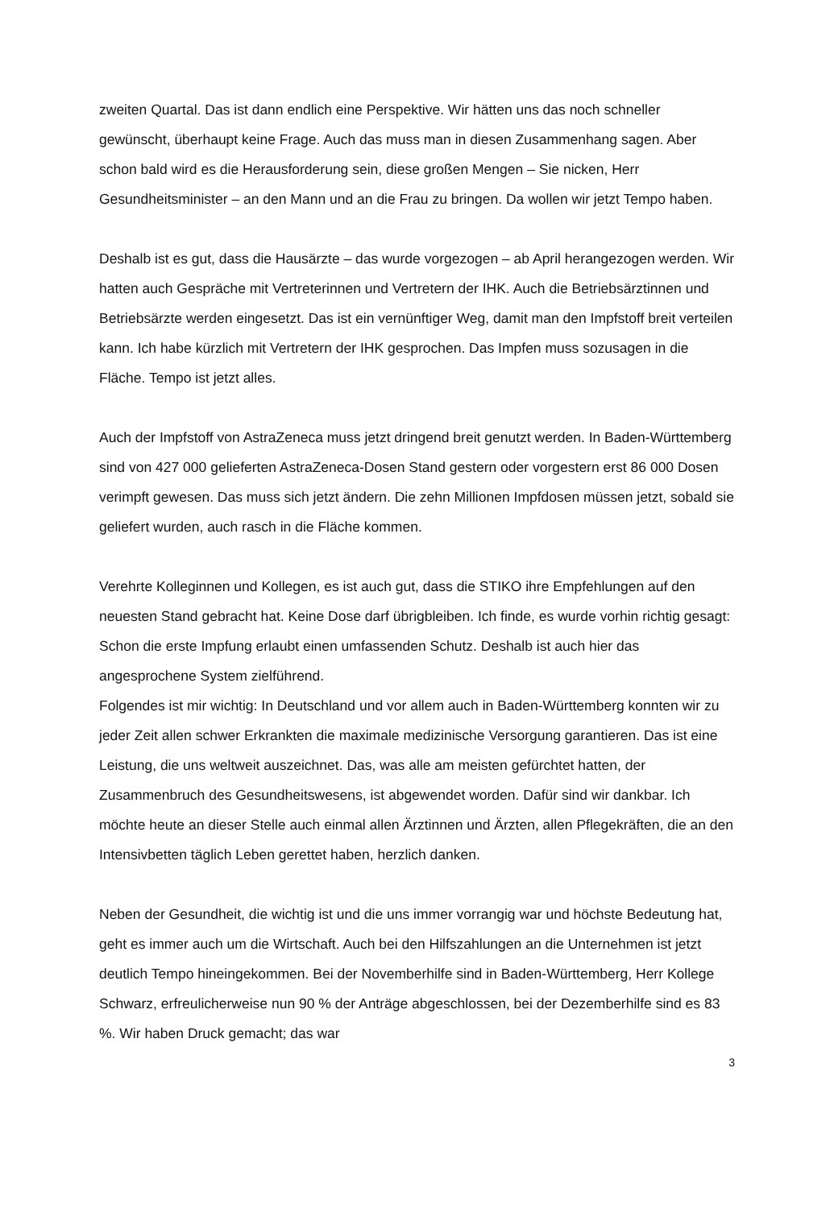zweiten Quartal. Das ist dann endlich eine Perspektive. Wir hätten uns das noch schneller gewünscht, überhaupt keine Frage. Auch das muss man in diesen Zusammenhang sagen. Aber schon bald wird es die Herausforderung sein, diese großen Mengen – Sie nicken, Herr Gesundheitsminister – an den Mann und an die Frau zu bringen. Da wollen wir jetzt Tempo haben.
Deshalb ist es gut, dass die Hausärzte – das wurde vorgezogen – ab April herangezogen werden. Wir hatten auch Gespräche mit Vertreterinnen und Vertretern der IHK. Auch die Betriebsärztinnen und Betriebsärzte werden eingesetzt. Das ist ein vernünftiger Weg, damit man den Impfstoff breit verteilen kann. Ich habe kürzlich mit Vertretern der IHK gesprochen. Das Impfen muss sozusagen in die Fläche. Tempo ist jetzt alles.
Auch der Impfstoff von AstraZeneca muss jetzt dringend breit genutzt werden. In Baden-Württemberg sind von 427 000 gelieferten AstraZeneca-Dosen Stand gestern oder vorgestern erst 86 000 Dosen verimpft gewesen. Das muss sich jetzt ändern. Die zehn Millionen Impfdosen müssen jetzt, sobald sie geliefert wurden, auch rasch in die Fläche kommen.
Verehrte Kolleginnen und Kollegen, es ist auch gut, dass die STIKO ihre Empfehlungen auf den neuesten Stand gebracht hat. Keine Dose darf übrigbleiben. Ich finde, es wurde vorhin richtig gesagt: Schon die erste Impfung erlaubt einen umfassenden Schutz. Deshalb ist auch hier das angesprochene System zielführend.
Folgendes ist mir wichtig: In Deutschland und vor allem auch in Baden-Württemberg konnten wir zu jeder Zeit allen schwer Erkrankten die maximale medizinische Versorgung garantieren. Das ist eine Leistung, die uns weltweit auszeichnet. Das, was alle am meisten gefürchtet hatten, der Zusammenbruch des Gesundheitswesens, ist abgewendet worden. Dafür sind wir dankbar. Ich möchte heute an dieser Stelle auch einmal allen Ärztinnen und Ärzten, allen Pflegekräften, die an den Intensivbetten täglich Leben gerettet haben, herzlich danken.
Neben der Gesundheit, die wichtig ist und die uns immer vorrangig war und höchste Bedeutung hat, geht es immer auch um die Wirtschaft. Auch bei den Hilfszahlungen an die Unternehmen ist jetzt deutlich Tempo hineingekommen. Bei der Novemberhilfe sind in Baden-Württemberg, Herr Kollege Schwarz, erfreulicherweise nun 90 % der Anträge abgeschlossen, bei der Dezemberhilfe sind es 83 %. Wir haben Druck gemacht; das war
3